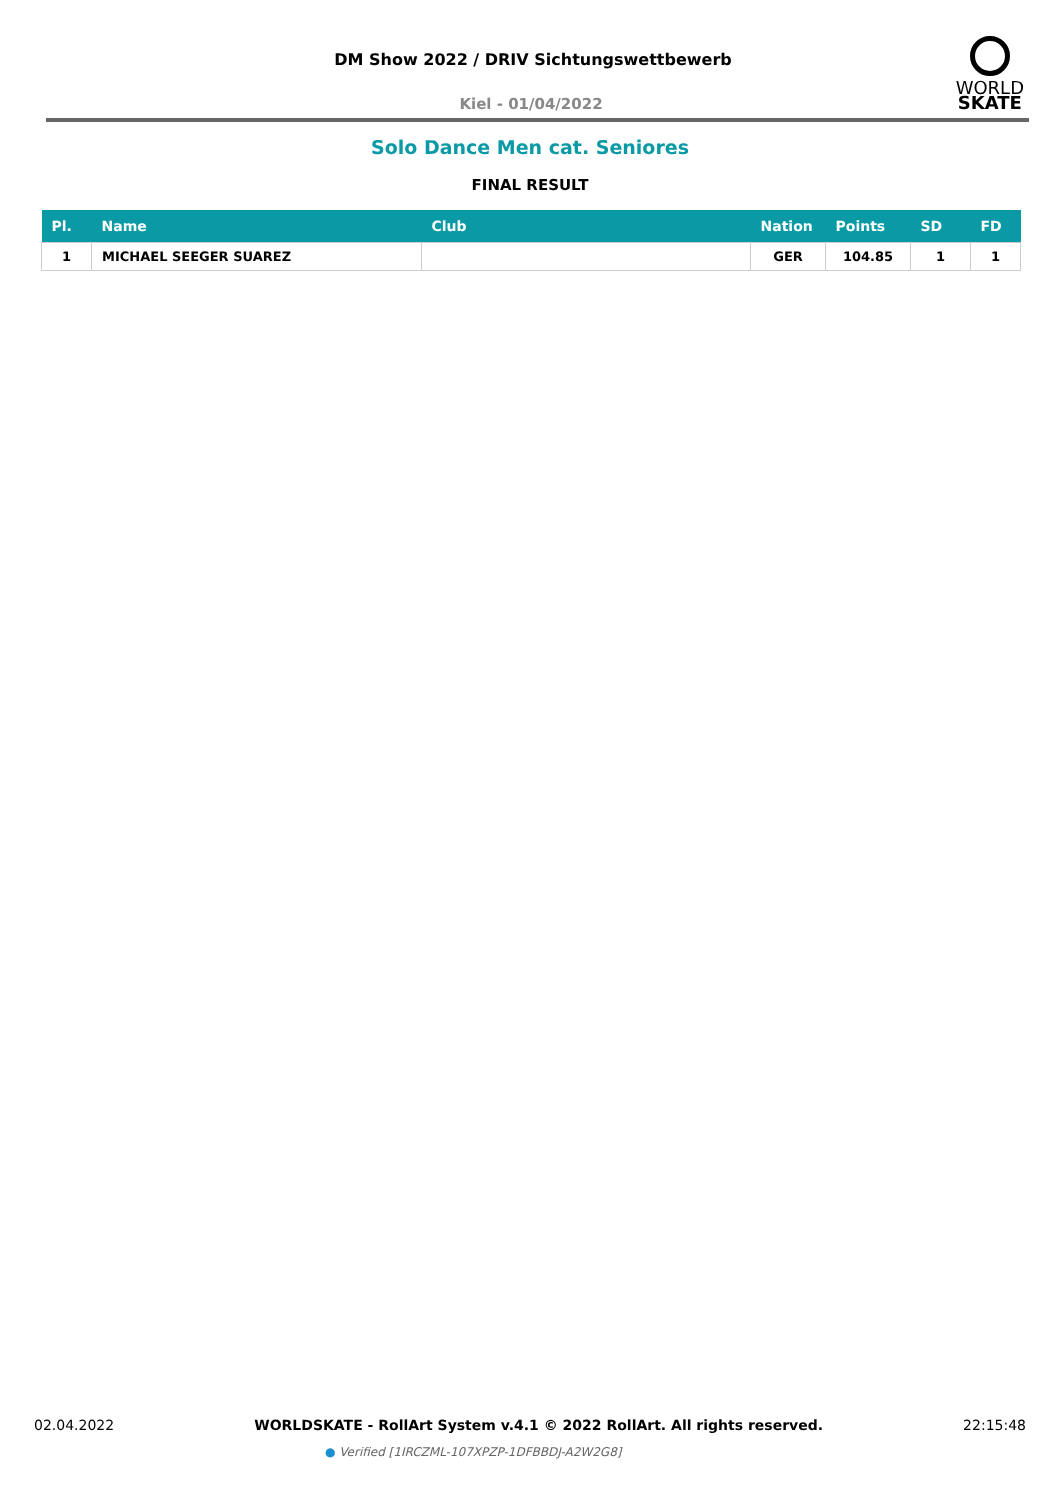DM Show 2022 / DRIV Sichtungswettbewerb
Kiel - 01/04/2022
WORLD
SKATE
Solo Dance Men cat. Seniores
FINAL RESULT
| Pl. | Name | Club | Nation | Points | SD | FD |
| --- | --- | --- | --- | --- | --- | --- |
| 1 | MICHAEL SEEGER SUAREZ | | GER | 104.85 | 1 | 1 |
02.04.2022 WORLDSKATE - RollArt System v.4.1 © 2022 RollArt. All rights reserved. 22:15:48
● Verified [1IRCZML-107XPZP-1DFBBDJ-A2W2G8]